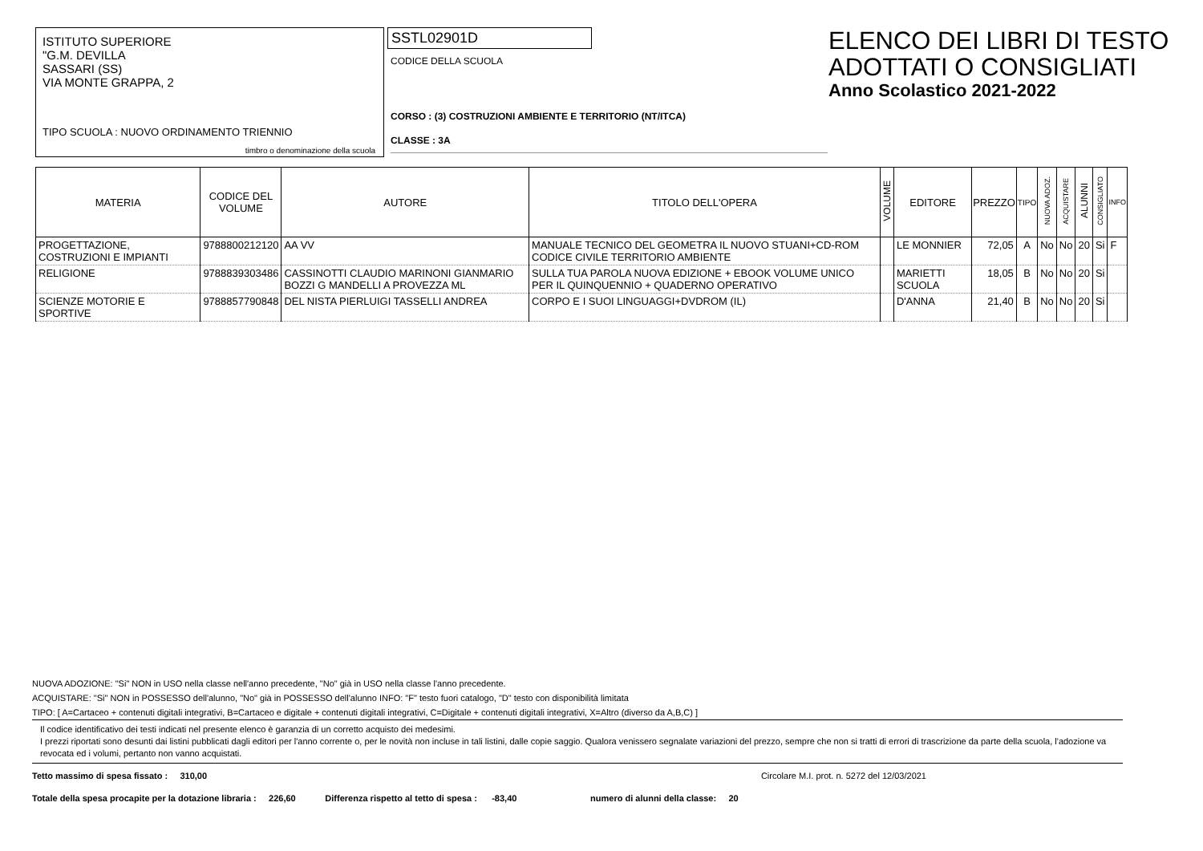ISTITUTO SUPERIORE
"G.M. DEVILLA
SASSARI (SS)
VIA MONTE GRAPPA, 2
TIPO SCUOLA : NUOVO ORDINAMENTO TRIENNIO
timbro o denominazione della scuola
SSTL02901D
CODICE DELLA SCUOLA
CORSO : (3) COSTRUZIONI AMBIENTE E TERRITORIO (NT/ITCA)
CLASSE : 3A
ELENCO DEI LIBRI DI TESTO
ADOTTATI O CONSIGLIATI
Anno Scolastico 2021-2022
| MATERIA | CODICE DEL VOLUME | AUTORE | TITOLO DELL'OPERA | VOLUME | EDITORE | PREZZO | TIPO | NUOVA ADOZ. | ACQUISTARE | ALUNNI | CONSIGLIATO | INFO |
| --- | --- | --- | --- | --- | --- | --- | --- | --- | --- | --- | --- | --- |
| PROGETTAZIONE, COSTRUZIONI E IMPIANTI | 9788800212120 | AA VV | MANUALE TECNICO DEL GEOMETRA IL NUOVO STUANI+CD-ROM CODICE CIVILE TERRITORIO AMBIENTE | | LE MONNIER | 72,05 | A | No | No | 20 | Si | F |
| RELIGIONE | 9788839303486 | CASSINOTTI CLAUDIO MARINONI GIANMARIO BOZZI G MANDELLI A PROVEZZA ML | SULLA TUA PAROLA NUOVA EDIZIONE + EBOOK VOLUME UNICO PER IL QUINQUENNIO + QUADERNO OPERATIVO | | MARIETTI SCUOLA | 18,05 | B | No | No | 20 | Si | |
| SCIENZE MOTORIE E SPORTIVE | 9788857790848 | DEL NISTA PIERLUIGI TASSELLI ANDREA | CORPO E I SUOI LINGUAGGI+DVDROM (IL) | | D'ANNA | 21,40 | B | No | No | 20 | Si | |
NUOVA ADOZIONE: "Si" NON in USO nella classe nell'anno precedente, "No" già in USO nella classe l'anno precedente.
ACQUISTARE: "Si" NON in POSSESSO dell'alunno, "No" già in POSSESSO dell'alunno INFO: "F" testo fuori catalogo, "D" testo con disponibilità limitata
TIPO: [ A=Cartaceo + contenuti digitali integrativi, B=Cartaceo e digitale + contenuti digitali integrativi, C=Digitale + contenuti digitali integrativi, X=Altro (diverso da A,B,C) ]
Il codice identificativo dei testi indicati nel presente elenco è garanzia di un corretto acquisto dei medesimi.
I prezzi riportati sono desunti dai listini pubblicati dagli editori per l'anno corrente o, per le novità non incluse in tali listini, dalle copie saggio. Qualora venissero segnalate variazioni del prezzo, sempre che non si tratti di errori di trascrizione da parte della scuola, l'adozione va revocata ed i volumi, pertanto non vanno acquistati.
Tetto massimo di spesa fissato : 310,00 Circolare M.I. prot. n. 5272 del 12/03/2021
Totale della spesa procapite per la dotazione libraria : 226,60 Differenza rispetto al tetto di spesa : -83,40 numero di alunni della classe: 20